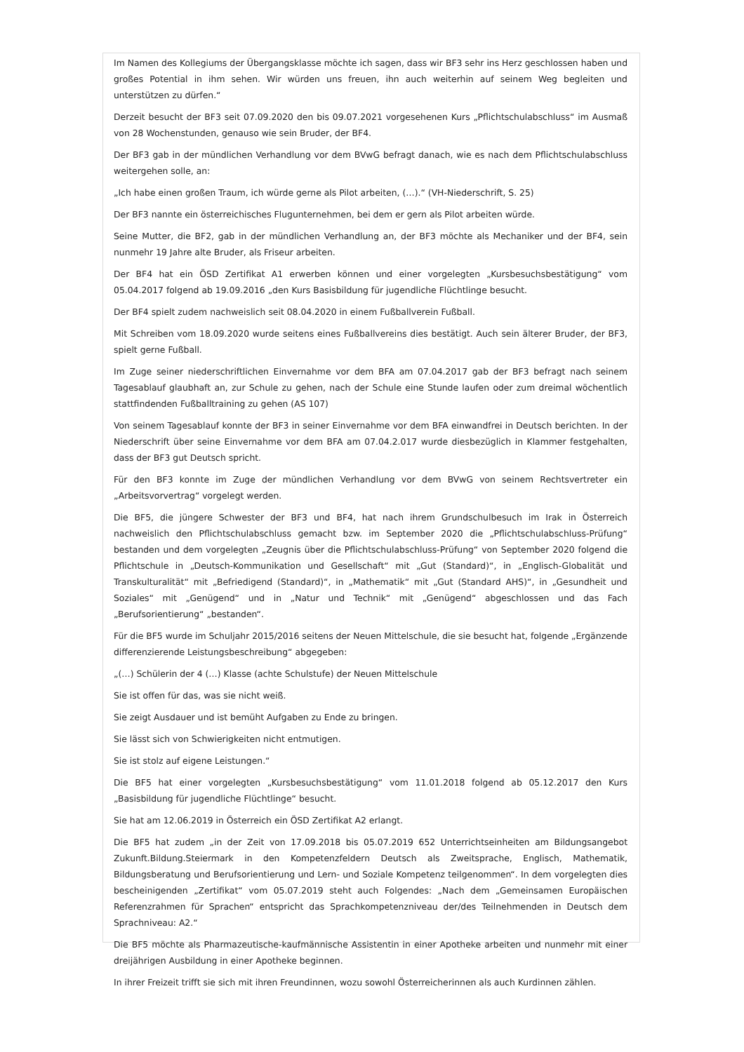Im Namen des Kollegiums der Übergangsklasse möchte ich sagen, dass wir BF3 sehr ins Herz geschlossen haben und großes Potential in ihm sehen. Wir würden uns freuen, ihn auch weiterhin auf seinem Weg begleiten und unterstützen zu dürfen.“
Derzeit besucht der BF3 seit 07.09.2020 den bis 09.07.2021 vorgesehenen Kurs „Pflichtschulabschluss“ im Ausmaß von 28 Wochenstunden, genauso wie sein Bruder, der BF4.
Der BF3 gab in der mündlichen Verhandlung vor dem BVwG befragt danach, wie es nach dem Pflichtschulabschluss weitergehen solle, an:
„Ich habe einen großen Traum, ich würde gerne als Pilot arbeiten, (…).“ (VH-Niederschrift, S. 25)
Der BF3 nannte ein österreichisches Flugunternehmen, bei dem er gern als Pilot arbeiten würde.
Seine Mutter, die BF2, gab in der mündlichen Verhandlung an, der BF3 möchte als Mechaniker und der BF4, sein nunmehr 19 Jahre alte Bruder, als Friseur arbeiten.
Der BF4 hat ein ÖSD Zertifikat A1 erwerben können und einer vorgelegten „Kursbesuchsbestätigung“ vom 05.04.2017 folgend ab 19.09.2016 „den Kurs Basisbildung für jugendliche Flüchtlinge besucht.
Der BF4 spielt zudem nachweislich seit 08.04.2020 in einem Fußballverein Fußball.
Mit Schreiben vom 18.09.2020 wurde seitens eines Fußballvereins dies bestätigt. Auch sein älterer Bruder, der BF3, spielt gerne Fußball.
Im Zuge seiner niederschriftlichen Einvernahme vor dem BFA am 07.04.2017 gab der BF3 befragt nach seinem Tagesablauf glaubhaft an, zur Schule zu gehen, nach der Schule eine Stunde laufen oder zum dreimal wöchentlich stattfindenden Fußballtraining zu gehen (AS 107)
Von seinem Tagesablauf konnte der BF3 in seiner Einvernahme vor dem BFA einwandfrei in Deutsch berichten. In der Niederschrift über seine Einvernahme vor dem BFA am 07.04.2.017 wurde diesbezüglich in Klammer festgehalten, dass der BF3 gut Deutsch spricht.
Für den BF3 konnte im Zuge der mündlichen Verhandlung vor dem BVwG von seinem Rechtsvertreter ein „Arbeitsvorvertrag“ vorgelegt werden.
Die BF5, die jüngere Schwester der BF3 und BF4, hat nach ihrem Grundschulbesuch im Irak in Österreich nachweislich den Pflichtschulabschluss gemacht bzw. im September 2020 die „Pflichtschulabschluss-Prüfung“ bestanden und dem vorgelegten „Zeugnis über die Pflichtschulabschluss-Prüfung“ von September 2020 folgend die Pflichtschule in „Deutsch-Kommunikation und Gesellschaft“ mit „Gut (Standard)“, in „Englisch-Globalität und Transkulturalität“ mit „Befriedigend (Standard)“, in „Mathematik“ mit „Gut (Standard AHS)“, in „Gesundheit und Soziales“ mit „Genügend“ und in „Natur und Technik“ mit „Genügend“ abgeschlossen und das Fach „Berufsorientierung“ „bestanden“.
Für die BF5 wurde im Schuljahr 2015/2016 seitens der Neuen Mittelschule, die sie besucht hat, folgende „Ergänzende differenzierende Leistungsbeschreibung“ abgegeben:
„(…) Schülerin der 4 (…) Klasse (achte Schulstufe) der Neuen Mittelschule
Sie ist offen für das, was sie nicht weiß.
Sie zeigt Ausdauer und ist bemüht Aufgaben zu Ende zu bringen.
Sie lässt sich von Schwierigkeiten nicht entmutigen.
Sie ist stolz auf eigene Leistungen.“
Die BF5 hat einer vorgelegten „Kursbesuchsbestätigung“ vom 11.01.2018 folgend ab 05.12.2017 den Kurs „Basisbildung für jugendliche Flüchtlinge“ besucht.
Sie hat am 12.06.2019 in Österreich ein ÖSD Zertifikat A2 erlangt.
Die BF5 hat zudem „in der Zeit von 17.09.2018 bis 05.07.2019 652 Unterrichtseinheiten am Bildungsangebot Zukunft.Bildung.Steiermark in den Kompetenzfeldern Deutsch als Zweitsprache, Englisch, Mathematik, Bildungsberatung und Berufsorientierung und Lern- und Soziale Kompetenz teilgenommen“. In dem vorgelegten dies bescheinigenden „Zertifikat“ vom 05.07.2019 steht auch Folgendes: „Nach dem „Gemeinsamen Europäischen Referenzrahmen für Sprachen“ entspricht das Sprachkompetenzniveau der/des Teilnehmenden in Deutsch dem Sprachniveau: A2.“
Die BF5 möchte als Pharmazeutische-kaufmännische Assistentin in einer Apotheke arbeiten und nunmehr mit einer dreijährigen Ausbildung in einer Apotheke beginnen.
In ihrer Freizeit trifft sie sich mit ihren Freundinnen, wozu sowohl Österreicherinnen als auch Kurdinnen zählen.